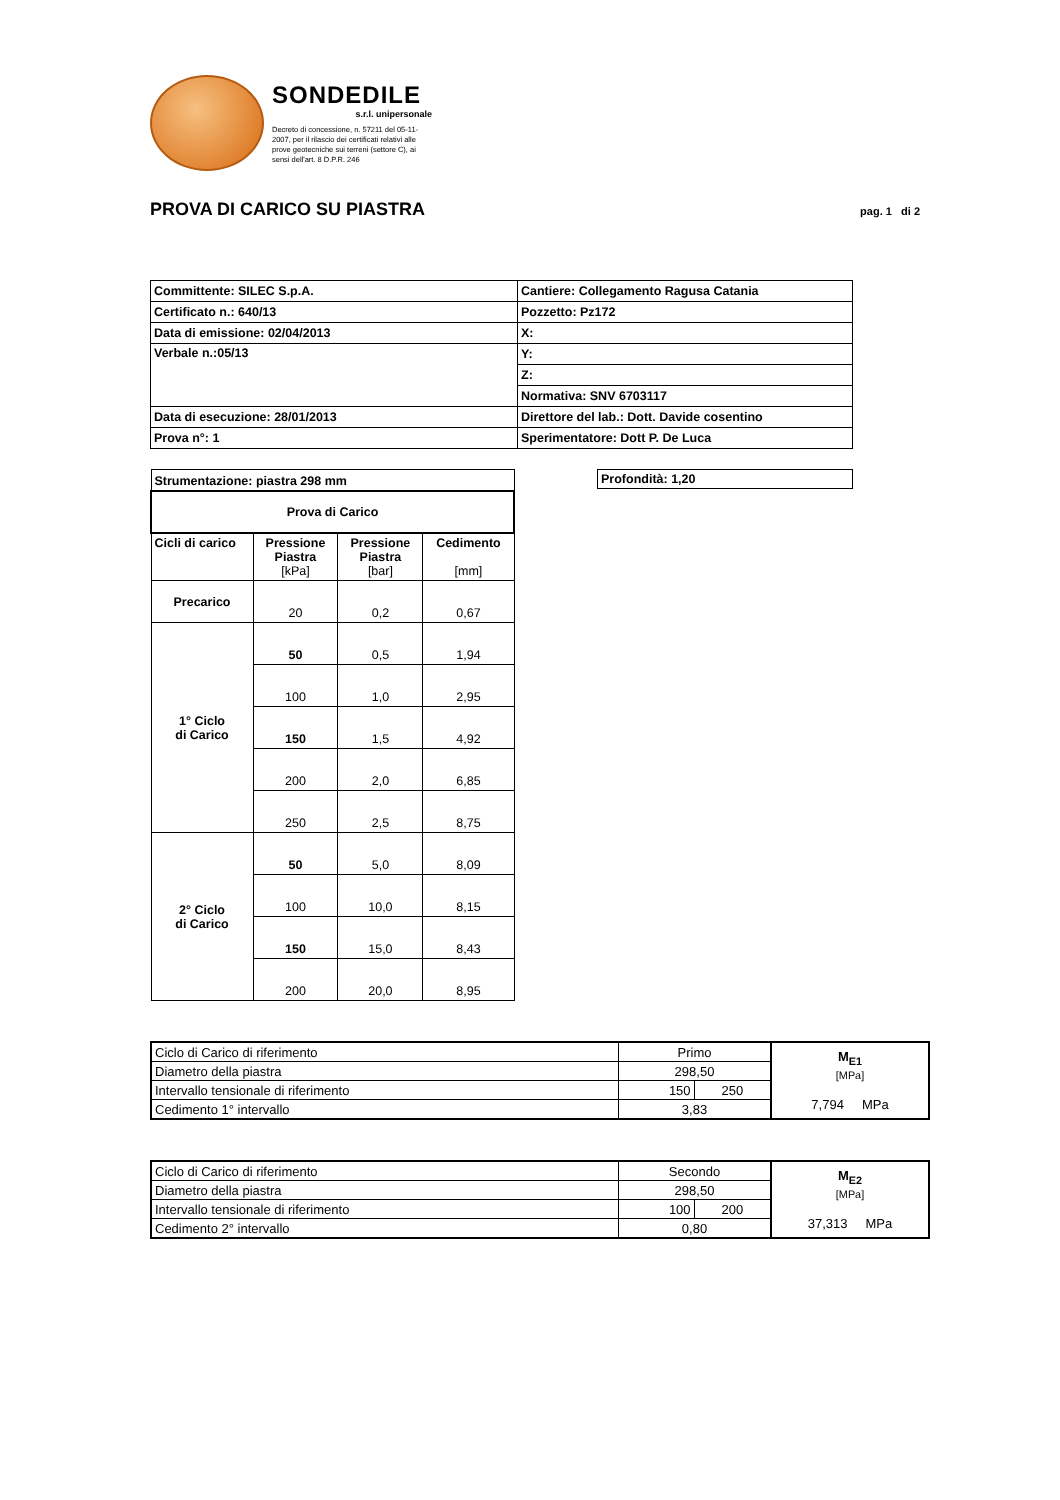SONDEDILE
s.r.l. unipersonale
Decreto di concessione, n. 57211 del 05-11-2007, per il rilascio dei certificati relativi alle prove geotecniche sui terreni (settore C), ai sensi dell'art. 8 D.P.R. 246
PROVA DI CARICO SU PIASTRA
pag. 1 di 2
| Committente: SILEC S.p.A. | Cantiere: Collegamento Ragusa Catania |
| Certificato n.: 640/13 | Pozzetto: Pz172 |
| Data di emissione: 02/04/2013 | X: |
| Verbale n.:05/13 | Y: |
| | Z: |
| | Normativa: SNV 6703117 |
| Data di esecuzione: 28/01/2013 | Direttore del lab.: Dott. Davide cosentino |
| Prova n°: 1 | Sperimentatore: Dott P. De Luca |
| Strumentazione: piastra 298 mm | | | |
| Prova di Carico | | | |
| Cicli di carico | Pressione Piastra [kPa] | Pressione Piastra [bar] | Cedimento [mm] |
| Precarico | 20 | 0,2 | 0,67 |
| 1° Ciclo di Carico | 50 | 0,5 | 1,94 |
| | 100 | 1,0 | 2,95 |
| | 150 | 1,5 | 4,92 |
| | 200 | 2,0 | 6,85 |
| | 250 | 2,5 | 8,75 |
| 2° Ciclo di Carico | 50 | 5,0 | 8,09 |
| | 100 | 10,0 | 8,15 |
| | 150 | 15,0 | 8,43 |
| | 200 | 20,0 | 8,95 |
| Profondità: 1,20 |
| Ciclo di Carico di riferimento | Primo | | M<sub>E1</sub> [MPa] 7,794 MPa |
| Diametro della piastra | 298,50 | | |
| Intervallo tensionale di riferimento | 150 | 250 | |
| Cedimento 1° intervallo | 3,83 | | |
| Ciclo di Carico di riferimento | Secondo | | M<sub>E2</sub> [MPa] 37,313 MPa |
| Diametro della piastra | 298,50 | | |
| Intervallo tensionale di riferimento | 100 | 200 | |
| Cedimento 2° intervallo | 0,80 | | |